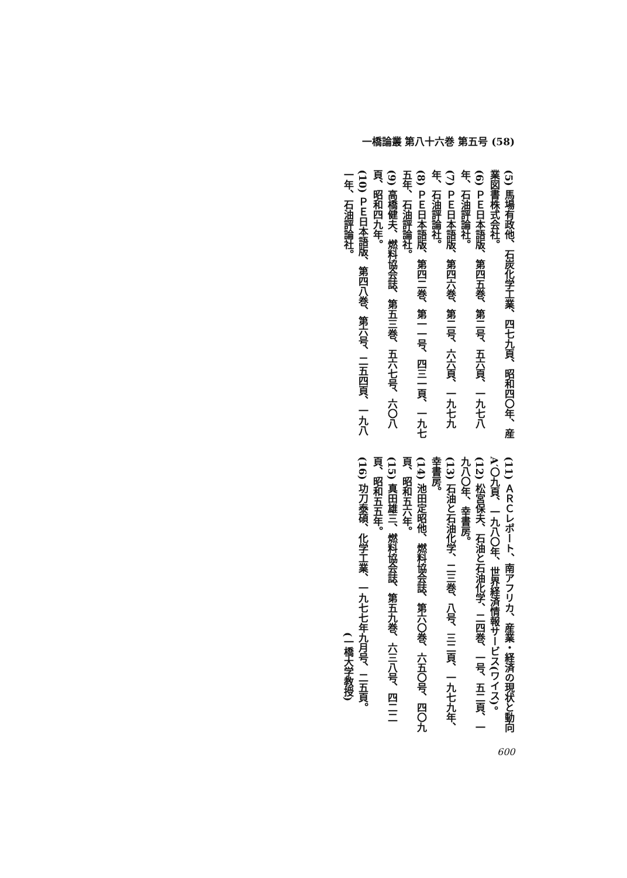一橋論叢 第八十六巻 第五号 (58)
(5) 馬場有政他、石炭化学工業、四七九頁、昭和四〇年、産業図書株式会社。
(6) ＰＥ日本語版、第四五巻、第二号、五六頁、一九七八年、石油評論社。
(7) ＰＥ日本語版、第四六巻、第二号、六六頁、一九七九年、石油評論社。
(8) ＰＥ日本語版、第四二巻、第一一号、四三一頁、一九七五年、石油評論社。
(9) 高橋健夫、燃料協会誌、第五三巻、五六七号、六〇八頁、昭和四九年。
(10) ＰＥ日本語版、第四八巻、第六号、二五四頁、一九八一年、石油評論社。
(11) ＡＲＣレポート、南アフリカ、産業・経済の現状と動向A′〇九頁、一九八〇年、世界経済情報サービス(ワイス)。
(12) 松宮保夫、石油と石油化学、二四巻、一号、五二頁、一九八〇年、幸書房。
(13) 石油と石油化学、二三巻、八号、三二頁、一九七九年、幸書房。
(14) 池田定昭他、燃料協会誌、第六〇巻、六五〇号、四〇九頁、昭和五六年。
(15) 真田雄三、燃料協会誌、第五九巻、六三八号、四二二頁、昭和五五年。
(16) 功刀泰碩、化学工業、一九七七年九月号、二五頁。
(一橋大学教授)
600